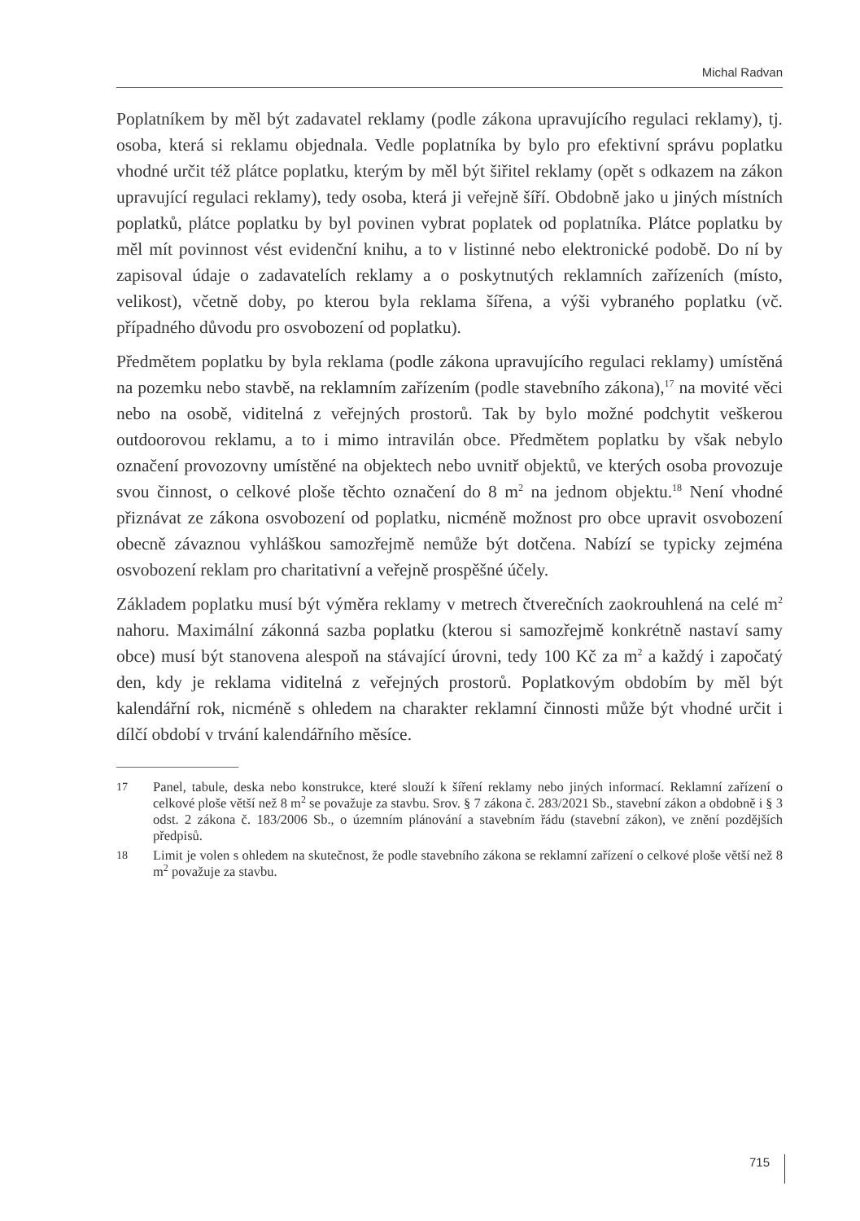Michal Radvan
Poplatníkem by měl být zadavatel reklamy (podle zákona upravujícího regulaci reklamy), tj. osoba, která si reklamu objednala. Vedle poplatníka by bylo pro efektivní správu poplatku vhodné určit též plátce poplatku, kterým by měl být šiřitel reklamy (opět s odkazem na zákon upravující regulaci reklamy), tedy osoba, která ji veřejně šíří. Obdobně jako u jiných místních poplatků, plátce poplatku by byl povinen vybrat poplatek od poplatníka. Plátce poplatku by měl mít povinnost vést evidenční knihu, a to v listinné nebo elektronické podobě. Do ní by zapisoval údaje o zadavatelích reklamy a o poskytnutých reklamních zařízeních (místo, velikost), včetně doby, po kterou byla reklama šířena, a výši vybraného poplatku (vč. případného důvodu pro osvobození od poplatku).
Předmětem poplatku by byla reklama (podle zákona upravujícího regulaci reklamy) umístěná na pozemku nebo stavbě, na reklamním zařízením (podle stavebního zákona),<sup>17</sup> na movité věci nebo na osobě, viditelná z veřejných prostorů. Tak by bylo možné podchytit veškerou outdoorovou reklamu, a to i mimo intravilán obce. Předmětem poplatku by však nebylo označení provozovny umístěné na objektech nebo uvnitř objektů, ve kterých osoba provozuje svou činnost, o celkové ploše těchto označení do 8 m<sup>2</sup> na jednom objektu.<sup>18</sup> Není vhodné přiznávat ze zákona osvobození od poplatku, nicméně možnost pro obce upravit osvobození obecně závaznou vyhláškou samozřejmě nemůže být dotčena. Nabízí se typicky zejména osvobození reklam pro charitativní a veřejně prospěšné účely.
Základem poplatku musí být výměra reklamy v metrech čtverečních zaokrouhlená na celé m<sup>2</sup> nahoru. Maximální zákonná sazba poplatku (kterou si samozřejmě konkrétně nastaví samy obce) musí být stanovena alespoň na stávající úrovni, tedy 100 Kč za m<sup>2</sup> a každý i započatý den, kdy je reklama viditelná z veřejných prostorů. Poplatkovým obdobím by měl být kalendářní rok, nicméně s ohledem na charakter reklamní činnosti může být vhodné určit i dílčí období v trvání kalendářního měsíce.
17
Panel, tabule, deska nebo konstrukce, které slouží k šíření reklamy nebo jiných informací. Reklamní zařízení o celkové ploše větší než 8 m<sup>2</sup> se považuje za stavbu. Srov. § 7 zákona č. 283/2021 Sb., stavební zákon a obdobně i § 3 odst. 2 zákona č. 183/2006 Sb., o územním plánování a stavebním řádu (stavební zákon), ve znění pozdějších předpisů.
18
Limit je volen s ohledem na skutečnost, že podle stavebního zákona se reklamní zařízení o celkové ploše větší než 8 m<sup>2</sup> považuje za stavbu.
715